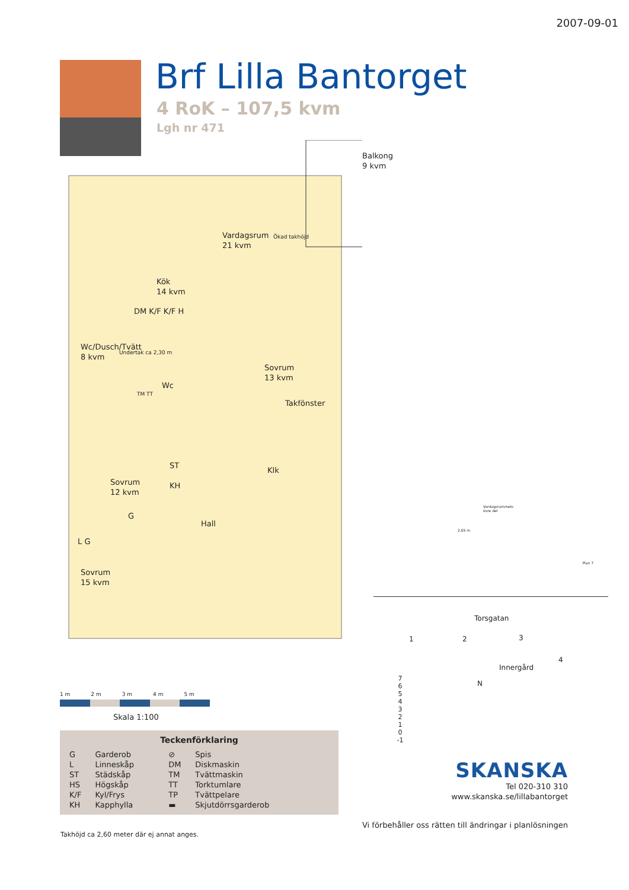2007-09-01
Brf Lilla Bantorget
4 RoK – 107,5 kvm
Lgh nr 471
Balkong
9 kvm
Vardagsrum
21 kvm
Kök
14 kvm
DM K/F K/F H
Wc/Dusch/Tvätt
8 kvm
Wc
Sovrum
13 kvm
Takfönster
Klk
Sovrum
12 kvm
ST
KH
G
Hall
L G
Sovrum
15 kvm
TM TT
Ökad takhöjd
Undertak ca 2,30 m
1 m 2 m 3 m 4 m 5 m
Skala 1:100
Teckenförklaring
| G | Garderob | ⊘ | Spis |
| L | Linneskåp | DM | Diskmaskin |
| ST | Städskåp | TM | Tvättmaskin |
| HS | Högskåp | TT | Torktumlare |
| K/F | Kyl/Frys | TP | Tvättpelare |
| KH | Kapphylla | ▬ | Skjutdörrsgarderob |
Takhöjd ca 2,60 meter där ej annat anges.
Vardagsrummets
övre del
2,65 m
Plan 7
Torsgatan
1 2 3
4
Innergård
N
7
6
5
4
3
2
1
0
-1
SKANSKA
Tel 020-310 310
www.skanska.se/lillabantorget
Vi förbehåller oss rätten till ändringar i planlösningen